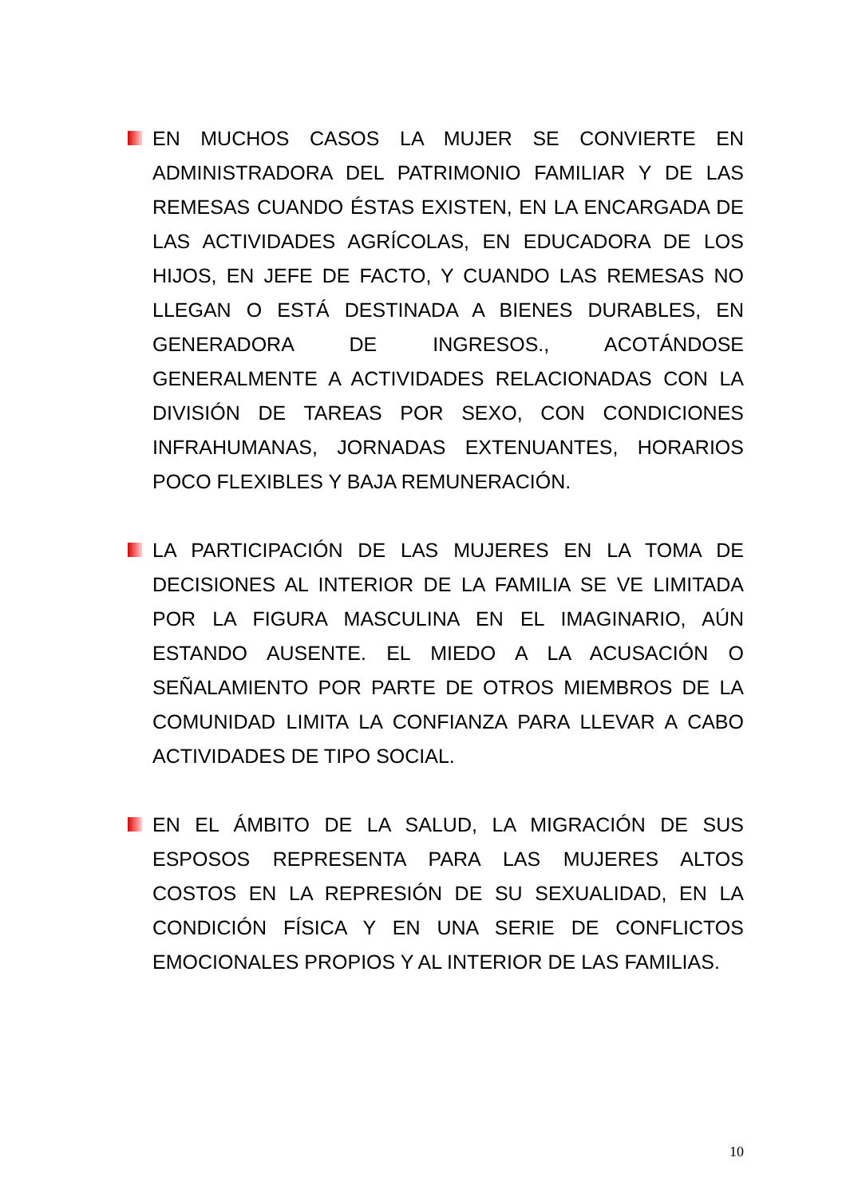EN MUCHOS CASOS LA MUJER SE CONVIERTE EN ADMINISTRADORA DEL PATRIMONIO FAMILIAR Y DE LAS REMESAS CUANDO ÉSTAS EXISTEN, EN LA ENCARGADA DE LAS ACTIVIDADES AGRÍCOLAS, EN EDUCADORA DE LOS HIJOS, EN JEFE DE FACTO, Y CUANDO LAS REMESAS NO LLEGAN O ESTÁ DESTINADA A BIENES DURABLES, EN GENERADORA DE INGRESOS., ACOTÁNDOSE GENERALMENTE A ACTIVIDADES RELACIONADAS CON LA DIVISIÓN DE TAREAS POR SEXO, CON CONDICIONES INFRAHUMANAS, JORNADAS EXTENUANTES, HORARIOS POCO FLEXIBLES Y BAJA REMUNERACIÓN.
LA PARTICIPACIÓN DE LAS MUJERES EN LA TOMA DE DECISIONES AL INTERIOR DE LA FAMILIA SE VE LIMITADA POR LA FIGURA MASCULINA EN EL IMAGINARIO, AÚN ESTANDO AUSENTE. EL MIEDO A LA ACUSACIÓN O SEÑALAMIENTO POR PARTE DE OTROS MIEMBROS DE LA COMUNIDAD LIMITA LA CONFIANZA PARA LLEVAR A CABO ACTIVIDADES DE TIPO SOCIAL.
EN EL ÁMBITO DE LA SALUD, LA MIGRACIÓN DE SUS ESPOSOS REPRESENTA PARA LAS MUJERES ALTOS COSTOS EN LA REPRESIÓN DE SU SEXUALIDAD, EN LA CONDICIÓN FÍSICA Y EN UNA SERIE DE CONFLICTOS EMOCIONALES PROPIOS Y AL INTERIOR DE LAS FAMILIAS.
10